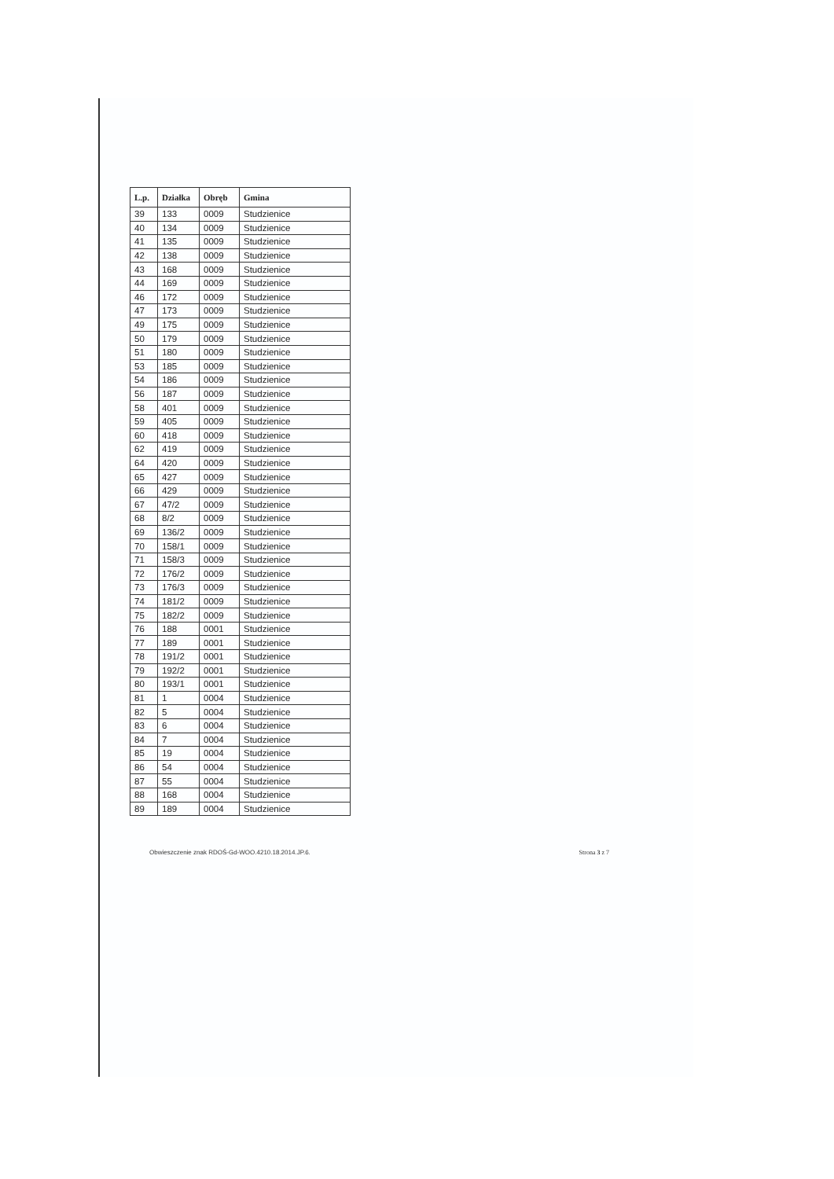| L.p. | Działka | Obręb | Gmina |
| --- | --- | --- | --- |
| 39 | 133 | 0009 | Studzienice |
| 40 | 134 | 0009 | Studzienice |
| 41 | 135 | 0009 | Studzienice |
| 42 | 138 | 0009 | Studzienice |
| 43 | 168 | 0009 | Studzienice |
| 44 | 169 | 0009 | Studzienice |
| 46 | 172 | 0009 | Studzienice |
| 47 | 173 | 0009 | Studzienice |
| 49 | 175 | 0009 | Studzienice |
| 50 | 179 | 0009 | Studzienice |
| 51 | 180 | 0009 | Studzienice |
| 53 | 185 | 0009 | Studzienice |
| 54 | 186 | 0009 | Studzienice |
| 56 | 187 | 0009 | Studzienice |
| 58 | 401 | 0009 | Studzienice |
| 59 | 405 | 0009 | Studzienice |
| 60 | 418 | 0009 | Studzienice |
| 62 | 419 | 0009 | Studzienice |
| 64 | 420 | 0009 | Studzienice |
| 65 | 427 | 0009 | Studzienice |
| 66 | 429 | 0009 | Studzienice |
| 67 | 47/2 | 0009 | Studzienice |
| 68 | 8/2 | 0009 | Studzienice |
| 69 | 136/2 | 0009 | Studzienice |
| 70 | 158/1 | 0009 | Studzienice |
| 71 | 158/3 | 0009 | Studzienice |
| 72 | 176/2 | 0009 | Studzienice |
| 73 | 176/3 | 0009 | Studzienice |
| 74 | 181/2 | 0009 | Studzienice |
| 75 | 182/2 | 0009 | Studzienice |
| 76 | 188 | 0001 | Studzienice |
| 77 | 189 | 0001 | Studzienice |
| 78 | 191/2 | 0001 | Studzienice |
| 79 | 192/2 | 0001 | Studzienice |
| 80 | 193/1 | 0001 | Studzienice |
| 81 | 1 | 0004 | Studzienice |
| 82 | 5 | 0004 | Studzienice |
| 83 | 6 | 0004 | Studzienice |
| 84 | 7 | 0004 | Studzienice |
| 85 | 19 | 0004 | Studzienice |
| 86 | 54 | 0004 | Studzienice |
| 87 | 55 | 0004 | Studzienice |
| 88 | 168 | 0004 | Studzienice |
| 89 | 189 | 0004 | Studzienice |
Obwieszczenie znak RDOŚ-Gd-WOO.4210.18.2014.JP.6. Strona 3 z 7